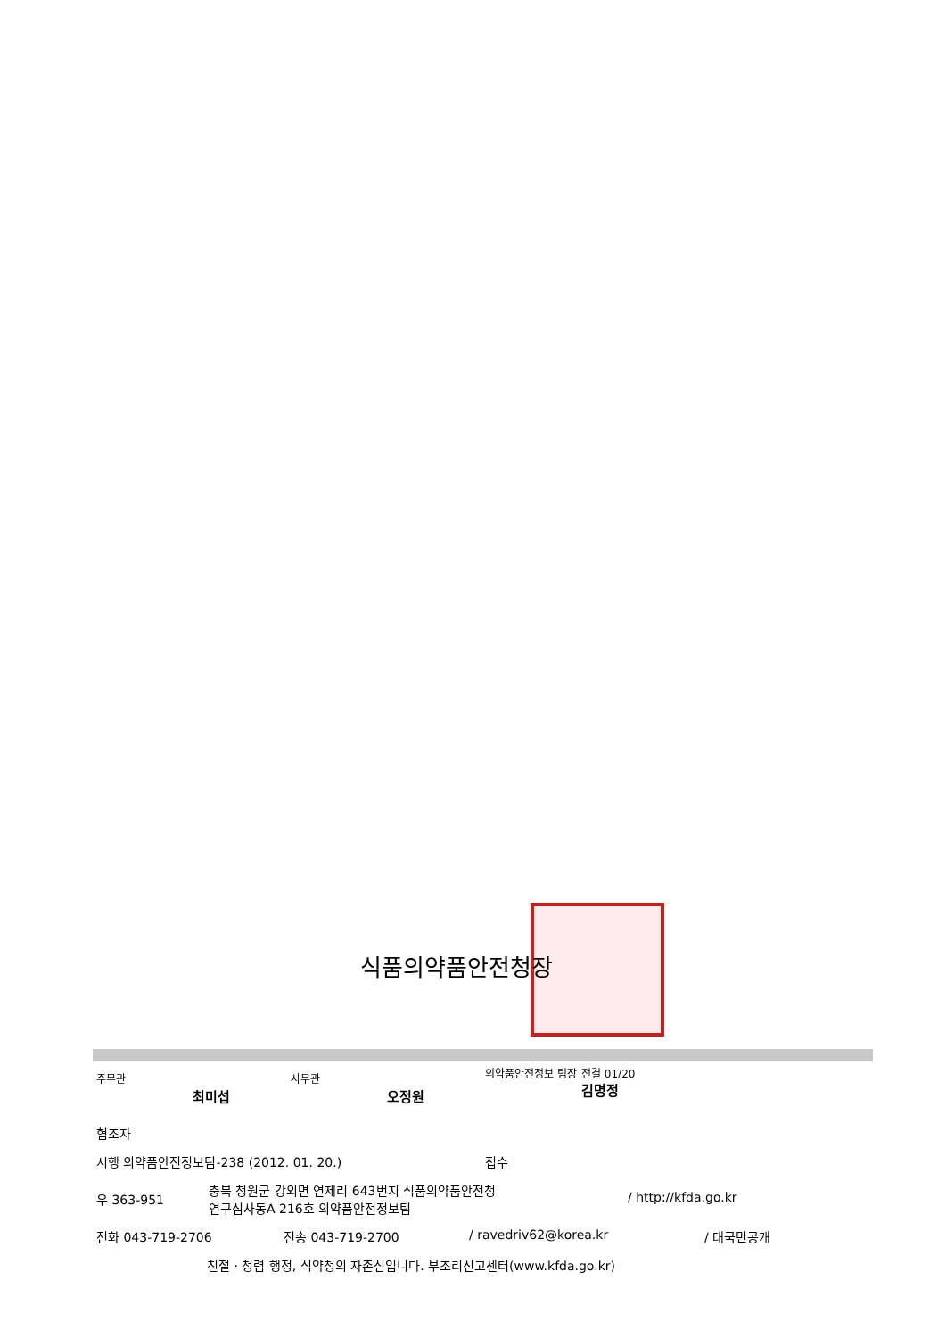식품의약품안전청장
주무관 최미섭 사무관 오정원 의약품안전정보 팀장 전결 01/20
김명정
협조자
시행 의약품안전정보팀-238 (2012. 01. 20.) 접수
우 363-951 충북 청원군 강외면 연제리 643번지 식품의약품안전청
연구심사동A 216호 의약품안전정보팀 / http://kfda.go.kr
전화 043-719-2706 전송 043-719-2700 / ravedriv62@korea.kr / 대국민공개
친절 · 청렴 행정, 식약청의 자존심입니다. 부조리신고센터(www.kfda.go.kr)